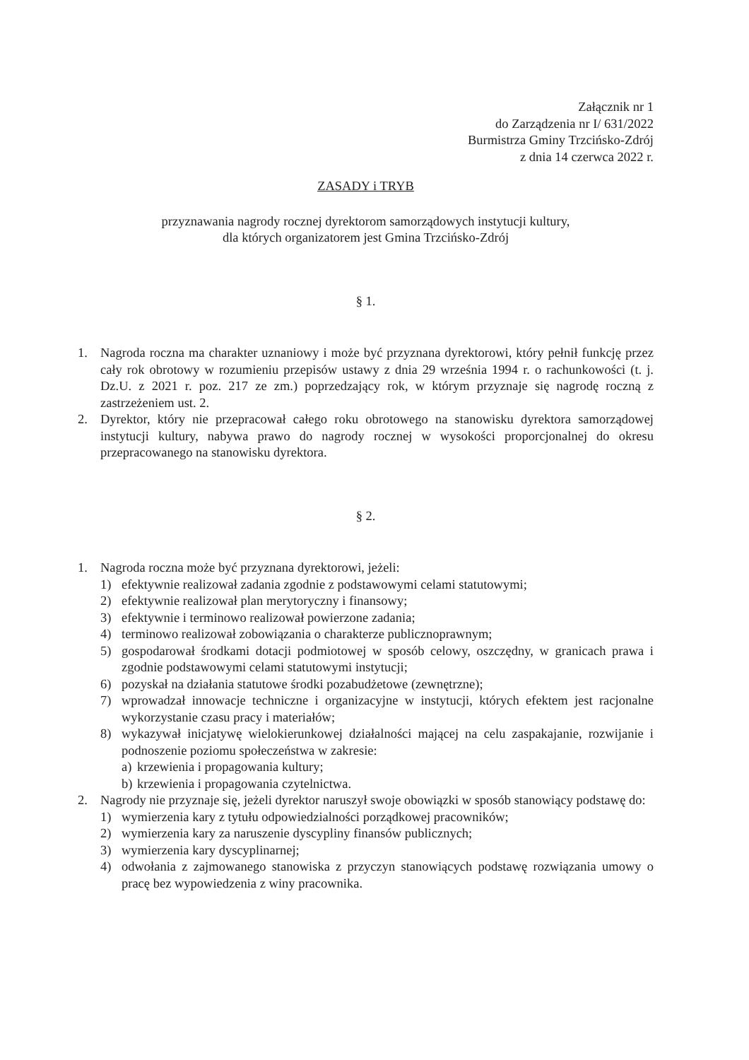Załącznik nr 1
do Zarządzenia nr I/ 631/2022
Burmistrza Gminy Trzcińsko-Zdrój
z dnia 14 czerwca 2022 r.
ZASADY i TRYB
przyznawania nagrody rocznej dyrektorom samorządowych instytucji kultury,
dla których organizatorem jest Gmina Trzcińsko-Zdrój
§ 1.
1. Nagroda roczna ma charakter uznaniowy i może być przyznana dyrektorowi, który pełnił funkcję przez cały rok obrotowy w rozumieniu przepisów ustawy z dnia 29 września 1994 r. o rachunkowości (t. j. Dz.U. z 2021 r. poz. 217 ze zm.) poprzedzający rok, w którym przyznaje się nagrodę roczną z zastrzeżeniem ust. 2.
2. Dyrektor, który nie przepracował całego roku obrotowego na stanowisku dyrektora samorządowej instytucji kultury, nabywa prawo do nagrody rocznej w wysokości proporcjonalnej do okresu przepracowanego na stanowisku dyrektora.
§ 2.
1. Nagroda roczna może być przyznana dyrektorowi, jeżeli:
1) efektywnie realizował zadania zgodnie z podstawowymi celami statutowymi;
2) efektywnie realizował plan merytoryczny i finansowy;
3) efektywnie i terminowo realizował powierzone zadania;
4) terminowo realizował zobowiązania o charakterze publicznoprawnym;
5) gospodarował środkami dotacji podmiotowej w sposób celowy, oszczędny, w granicach prawa i zgodnie podstawowymi celami statutowymi instytucji;
6) pozyskał na działania statutowe środki pozabudżetowe (zewnętrzne);
7) wprowadzał innowacje techniczne i organizacyjne w instytucji, których efektem jest racjonalne wykorzystanie czasu pracy i materiałów;
8) wykazywał inicjatywę wielokierunkowej działalności mającej na celu zaspakajanie, rozwijanie i podnoszenie poziomu społeczeństwa w zakresie:
a) krzewienia i propagowania kultury;
b) krzewienia i propagowania czytelnictwa.
2. Nagrody nie przyznaje się, jeżeli dyrektor naruszył swoje obowiązki w sposób stanowiący podstawę do:
1) wymierzenia kary z tytułu odpowiedzialności porządkowej pracowników;
2) wymierzenia kary za naruszenie dyscypliny finansów publicznych;
3) wymierzenia kary dyscyplinarnej;
4) odwołania z zajmowanego stanowiska z przyczyn stanowiących podstawę rozwiązania umowy o pracę bez wypowiedzenia z winy pracownika.